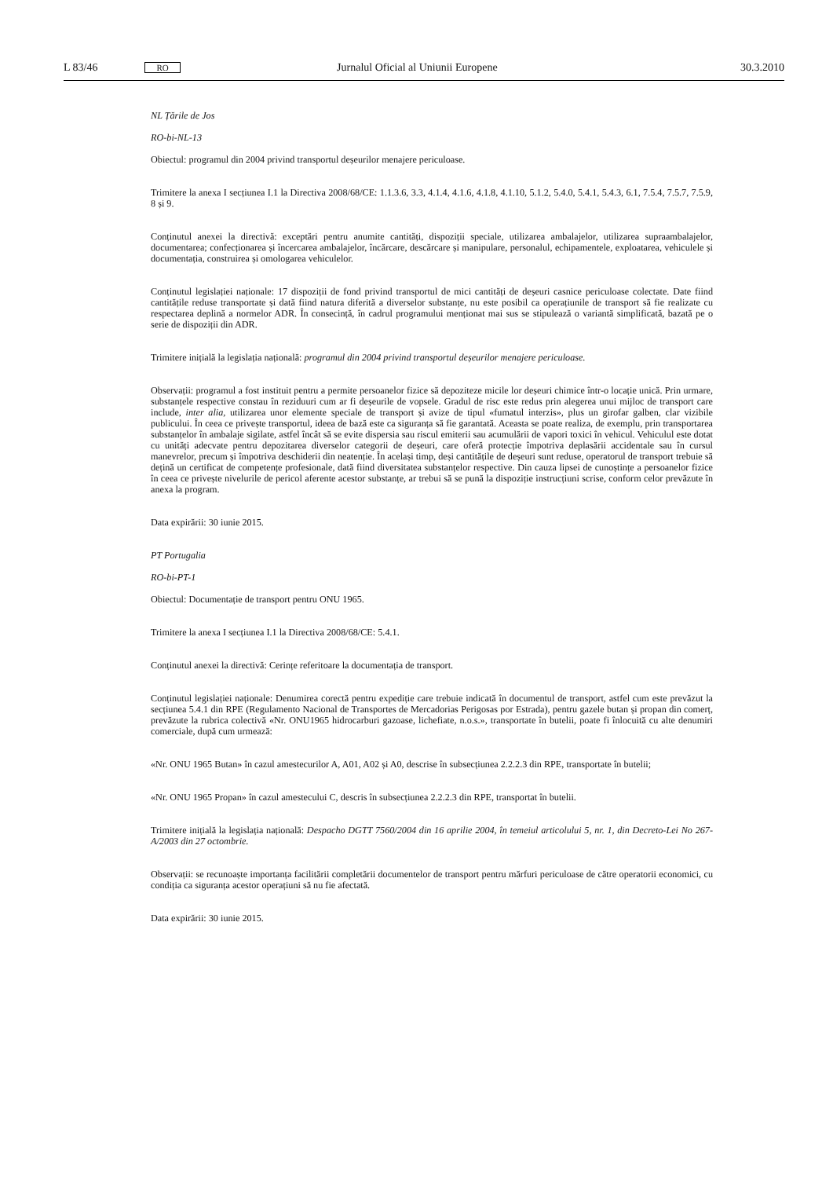L 83/46 RO Jurnalul Oficial al Uniunii Europene 30.3.2010
NL Țările de Jos
RO-bi-NL-13
Obiectul: programul din 2004 privind transportul deșeurilor menajere periculoase.
Trimitere la anexa I secțiunea I.1 la Directiva 2008/68/CE: 1.1.3.6, 3.3, 4.1.4, 4.1.6, 4.1.8, 4.1.10, 5.1.2, 5.4.0, 5.4.1, 5.4.3, 6.1, 7.5.4, 7.5.7, 7.5.9, 8 și 9.
Conținutul anexei la directivă: exceptări pentru anumite cantități, dispoziții speciale, utilizarea ambalajelor, utilizarea supraambalajelor, documentarea; confecționarea și încercarea ambalajelor, încărcare, descărcare și manipulare, personalul, echipamentele, exploatarea, vehiculele și documentația, construirea și omologarea vehiculelor.
Conținutul legislației naționale: 17 dispoziții de fond privind transportul de mici cantități de deșeuri casnice periculoase colectate. Date fiind cantitățile reduse transportate și dată fiind natura diferită a diverselor substanțe, nu este posibil ca operațiunile de transport să fie realizate cu respectarea deplină a normelor ADR. În consecință, în cadrul programului menționat mai sus se stipulează o variantă simplificată, bazată pe o serie de dispoziții din ADR.
Trimitere inițială la legislația națională: programul din 2004 privind transportul deșeurilor menajere periculoase.
Observații: programul a fost instituit pentru a permite persoanelor fizice să depoziteze micile lor deșeuri chimice într-o locație unică. Prin urmare, substanțele respective constau în reziduuri cum ar fi deșeurile de vopsele. Gradul de risc este redus prin alegerea unui mijloc de transport care include, inter alia, utilizarea unor elemente speciale de transport și avize de tipul «fumatul interzis», plus un girofar galben, clar vizibile publicului. În ceea ce privește transportul, ideea de bază este ca siguranța să fie garantată. Aceasta se poate realiza, de exemplu, prin transportarea substanțelor în ambalaje sigilate, astfel încât să se evite dispersia sau riscul emiterii sau acumulării de vapori toxici în vehicul. Vehiculul este dotat cu unități adecvate pentru depozitarea diverselor categorii de deșeuri, care oferă protecție împotriva deplasării accidentale sau în cursul manevrelor, precum și împotriva deschiderii din neatenție. În același timp, deși cantitățile de deșeuri sunt reduse, operatorul de transport trebuie să dețină un certificat de competențe profesionale, dată fiind diversitatea substanțelor respective. Din cauza lipsei de cunoștințe a persoanelor fizice în ceea ce privește nivelurile de pericol aferente acestor substanțe, ar trebui să se pună la dispoziție instrucțiuni scrise, conform celor prevăzute în anexa la program.
Data expirării: 30 iunie 2015.
PT Portugalia
RO-bi-PT-1
Obiectul: Documentație de transport pentru ONU 1965.
Trimitere la anexa I secțiunea I.1 la Directiva 2008/68/CE: 5.4.1.
Conținutul anexei la directivă: Cerințe referitoare la documentația de transport.
Conținutul legislației naționale: Denumirea corectă pentru expediție care trebuie indicată în documentul de transport, astfel cum este prevăzut la secțiunea 5.4.1 din RPE (Regulamento Nacional de Transportes de Mercadorias Perigosas por Estrada), pentru gazele butan și propan din comerț, prevăzute la rubrica colectivă «Nr. ONU1965 hidrocarburi gazoase, lichefiate, n.o.s.», transportate în butelii, poate fi înlocuită cu alte denumiri comerciale, după cum urmează:
«Nr. ONU 1965 Butan» în cazul amestecurilor A, A01, A02 și A0, descrise în subsecțiunea 2.2.2.3 din RPE, transportate în butelii;
«Nr. ONU 1965 Propan» în cazul amestecului C, descris în subsecțiunea 2.2.2.3 din RPE, transportat în butelii.
Trimitere inițială la legislația națională: Despacho DGTT 7560/2004 din 16 aprilie 2004, în temeiul articolului 5, nr. 1, din Decreto-Lei No 267-A/2003 din 27 octombrie.
Observații: se recunoaște importanța facilitării completării documentelor de transport pentru mărfuri periculoase de către operatorii economici, cu condiția ca siguranța acestor operațiuni să nu fie afectată.
Data expirării: 30 iunie 2015.